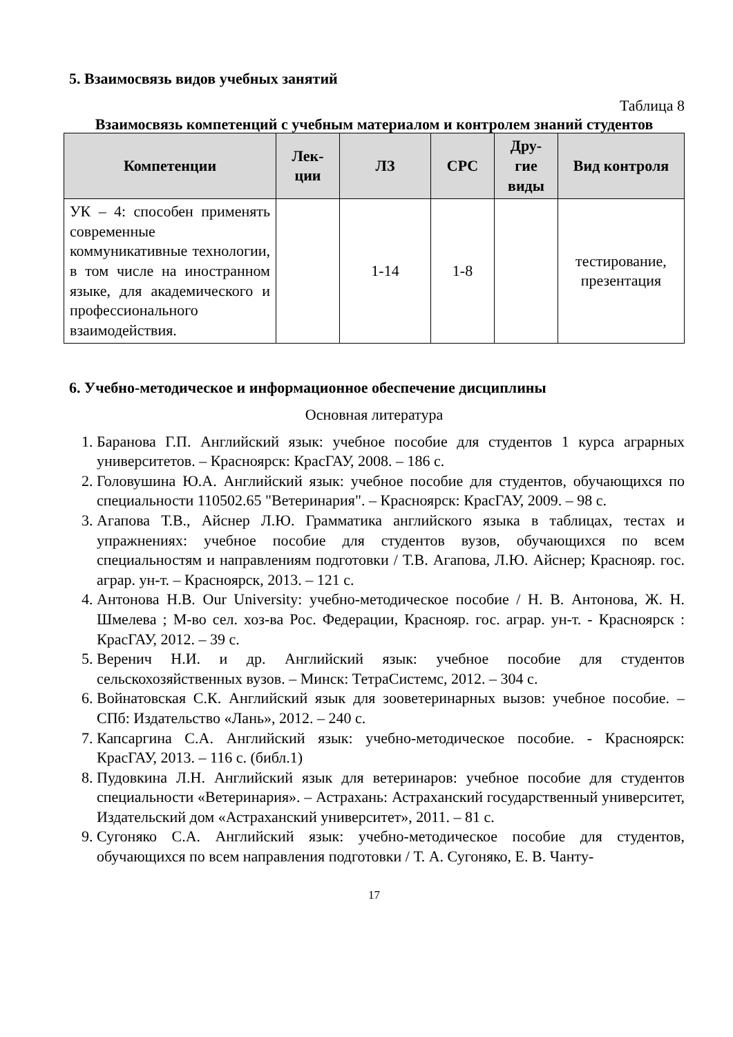5. Взаимосвязь видов учебных занятий
Таблица 8
Взаимосвязь компетенций с учебным материалом и контролем знаний студентов
| Компетенции | Лек- ции | ЛЗ | СРС | Дру- гие виды | Вид контроля |
| --- | --- | --- | --- | --- | --- |
| УК – 4: способен применять современные коммуникативные технологии, в том числе на иностранном языке, для академического и профессионального взаимодействия. | | 1-14 | 1-8 | | тестирование, презентация |
6. Учебно-методическое и информационное обеспечение дисциплины
Основная литература
1. Баранова Г.П. Английский язык: учебное пособие для студентов 1 курса аграрных университетов. – Красноярск: КрасГАУ, 2008. – 186 с.
2. Головушина Ю.А. Английский язык: учебное пособие для студентов, обучающихся по специальности 110502.65 "Ветеринария". – Красноярск: КрасГАУ, 2009. – 98 с.
3. Агапова Т.В., Айснер Л.Ю. Грамматика английского языка в таблицах, тестах и упражнениях: учебное пособие для студентов вузов, обучающихся по всем специальностям и направлениям подготовки / Т.В. Агапова, Л.Ю. Айснер; Краснояр. гос. аграр. ун-т. – Красноярск, 2013. – 121 с.
4. Антонова Н.В. Our University: учебно-методическое пособие / Н. В. Антонова, Ж. Н. Шмелева ; М-во сел. хоз-ва Рос. Федерации, Краснояр. гос. аграр. ун-т. - Красноярск : КрасГАУ, 2012. – 39 с.
5. Веренич Н.И. и др. Английский язык: учебное пособие для студентов сельскохозяйственных вузов. – Минск: ТетраСистемс, 2012. – 304 с.
6. Войнатовская С.К. Английский язык для зооветеринарных вызов: учебное пособие. – СПб: Издательство «Лань», 2012. – 240 с.
7. Капсаргина С.А. Английский язык: учебно-методическое пособие. - Красноярск: КрасГАУ, 2013. – 116 с. (библ.1)
8. Пудовкина Л.Н. Английский язык для ветеринаров: учебное пособие для студентов специальности «Ветеринария». – Астрахань: Астраханский государственный университет, Издательский дом «Астраханский университет», 2011. – 81 с.
9. Сугоняко С.А. Английский язык: учебно-методическое пособие для студентов, обучающихся по всем направления подготовки / Т. А. Сугоняко, Е. В. Чанту-
17